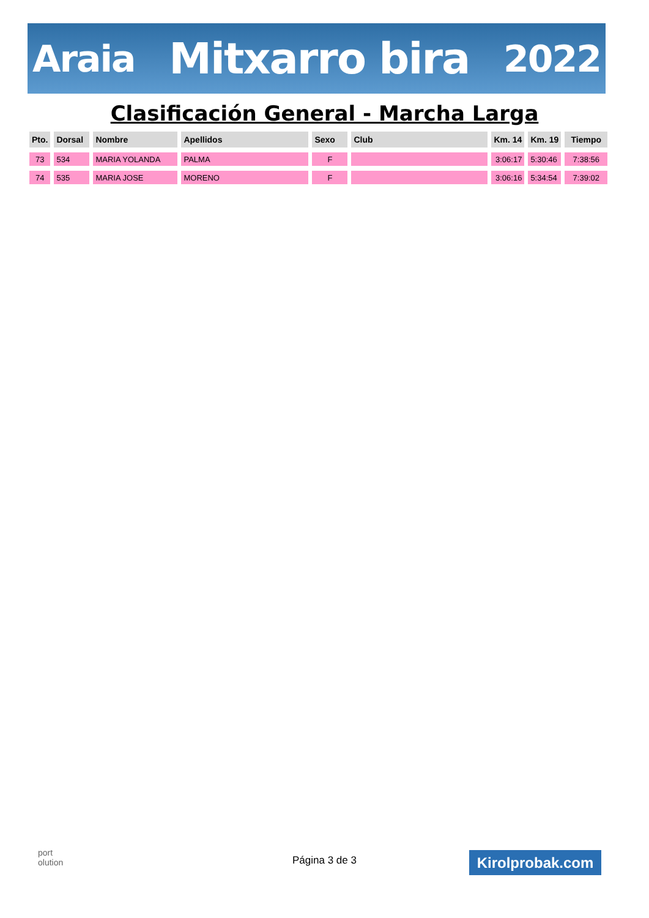Araia Mitxarro bira 2022
Clasificación General - Marcha Larga
| Pto. | Dorsal | Nombre | Apellidos | Sexo | Club | Km. 14 | Km. 19 | Tiempo |
| --- | --- | --- | --- | --- | --- | --- | --- | --- |
| 73 | 534 | MARIA YOLANDA | PALMA | F | | 3:06:17 | 5:30:46 | 7:38:56 |
| 74 | 535 | MARIA JOSE | MORENO | F | | 3:06:16 | 5:34:54 | 7:39:02 |
port
olution
Página 3 de 3 Kirolprobak.com